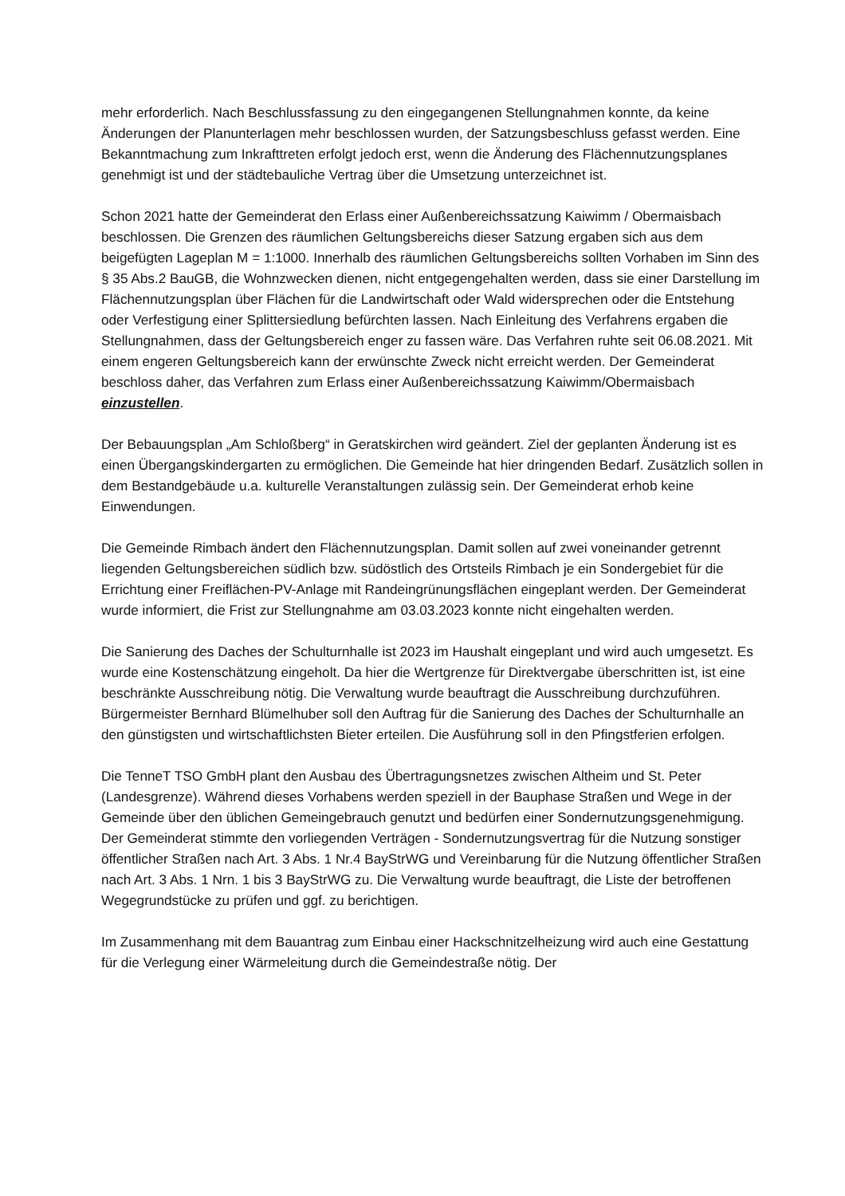mehr erforderlich. Nach Beschlussfassung zu den eingegangenen Stellungnahmen konnte, da keine Änderungen der Planunterlagen mehr beschlossen wurden, der Satzungsbeschluss gefasst werden. Eine Bekanntmachung zum Inkrafttreten erfolgt jedoch erst, wenn die Änderung des Flächennutzungsplanes genehmigt ist und der städtebauliche Vertrag über die Umsetzung unterzeichnet ist.
Schon 2021 hatte der Gemeinderat den Erlass einer Außenbereichssatzung Kaiwimm / Obermaisbach beschlossen. Die Grenzen des räumlichen Geltungsbereichs dieser Satzung ergaben sich aus dem beigefügten Lageplan M = 1:1000. Innerhalb des räumlichen Geltungsbereichs sollten Vorhaben im Sinn des § 35 Abs.2 BauGB, die Wohnzwecken dienen, nicht entgegengehalten werden, dass sie einer Darstellung im Flächennutzungsplan über Flächen für die Landwirtschaft oder Wald widersprechen oder die Entstehung oder Verfestigung einer Splittersiedlung befürchten lassen. Nach Einleitung des Verfahrens ergaben die Stellungnahmen, dass der Geltungsbereich enger zu fassen wäre. Das Verfahren ruhte seit 06.08.2021. Mit einem engeren Geltungsbereich kann der erwünschte Zweck nicht erreicht werden. Der Gemeinderat beschloss daher, das Verfahren zum Erlass einer Außenbereichssatzung Kaiwimm/Obermaisbach einzustellen.
Der Bebauungsplan „Am Schloßberg“ in Geratskirchen wird geändert. Ziel der geplanten Änderung ist es einen Übergangskindergarten zu ermöglichen. Die Gemeinde hat hier dringenden Bedarf. Zusätzlich sollen in dem Bestandgebäude u.a. kulturelle Veranstaltungen zulässig sein. Der Gemeinderat erhob keine Einwendungen.
Die Gemeinde Rimbach ändert den Flächennutzungsplan. Damit sollen auf zwei voneinander getrennt liegenden Geltungsbereichen südlich bzw. südöstlich des Ortsteils Rimbach je ein Sondergebiet für die Errichtung einer Freiflächen-PV-Anlage mit Randeingrünungsflächen eingeplant werden. Der Gemeinderat wurde informiert, die Frist zur Stellungnahme am 03.03.2023 konnte nicht eingehalten werden.
Die Sanierung des Daches der Schulturnhalle ist 2023 im Haushalt eingeplant und wird auch umgesetzt. Es wurde eine Kostenschätzung eingeholt. Da hier die Wertgrenze für Direktvergabe überschritten ist, ist eine beschränkte Ausschreibung nötig. Die Verwaltung wurde beauftragt die Ausschreibung durchzuführen. Bürgermeister Bernhard Blümelhuber soll den Auftrag für die Sanierung des Daches der Schulturnhalle an den günstigsten und wirtschaftlichsten Bieter erteilen. Die Ausführung soll in den Pfingstferien erfolgen.
Die TenneT TSO GmbH plant den Ausbau des Übertragungsnetzes zwischen Altheim und St. Peter (Landesgrenze). Während dieses Vorhabens werden speziell in der Bauphase Straßen und Wege in der Gemeinde über den üblichen Gemeingebrauch genutzt und bedürfen einer Sondernutzungsgenehmigung. Der Gemeinderat stimmte den vorliegenden Verträgen - Sondernutzungsvertrag für die Nutzung sonstiger öffentlicher Straßen nach Art. 3 Abs. 1 Nr.4 BayStrWG und Vereinbarung für die Nutzung öffentlicher Straßen nach Art. 3 Abs. 1 Nrn. 1 bis 3 BayStrWG zu. Die Verwaltung wurde beauftragt, die Liste der betroffenen Wegegrundstücke zu prüfen und ggf. zu berichtigen.
Im Zusammenhang mit dem Bauantrag zum Einbau einer Hackschnitzelheizung wird auch eine Gestattung für die Verlegung einer Wärmeleitung durch die Gemeindestraße nötig. Der